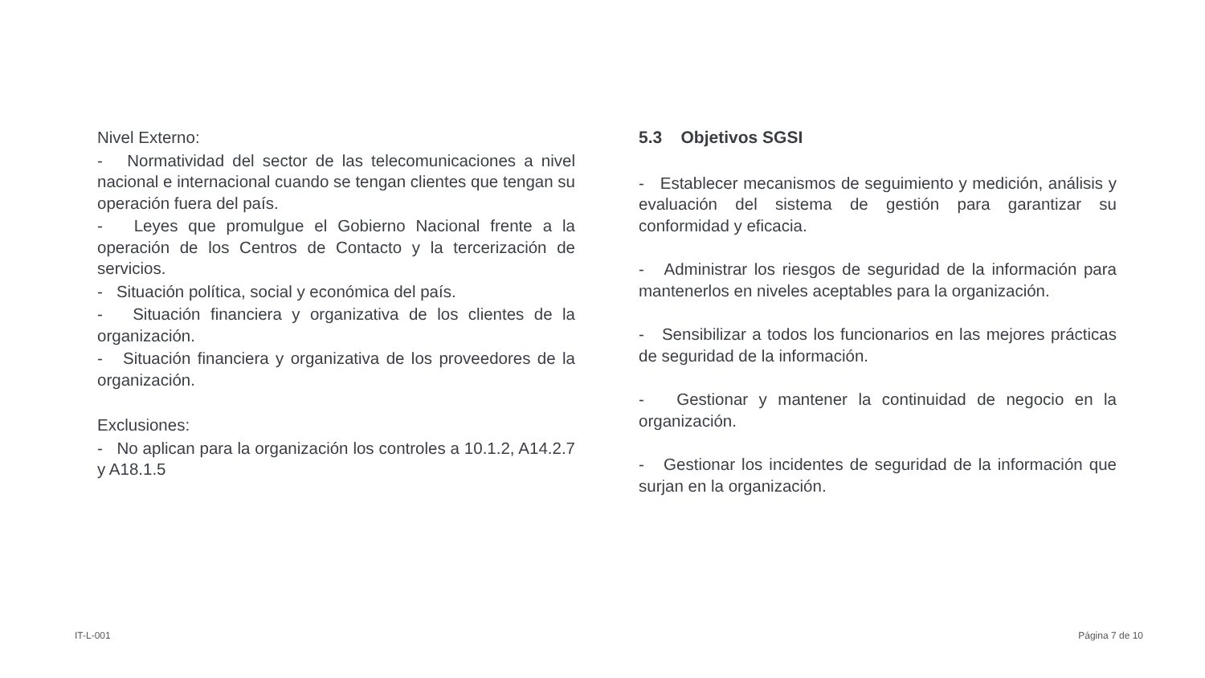Nivel Externo:
- Normatividad del sector de las telecomunicaciones a nivel nacional e internacional cuando se tengan clientes que tengan su operación fuera del país.
- Leyes que promulgue el Gobierno Nacional frente a la operación de los Centros de Contacto y la tercerización de servicios.
- Situación política, social y económica del país.
- Situación financiera y organizativa de los clientes de la organización.
- Situación financiera y organizativa de los proveedores de la organización.
Exclusiones:
- No aplican para la organización los controles a 10.1.2, A14.2.7 y A18.1.5
5.3 Objetivos SGSI
- Establecer mecanismos de seguimiento y medición, análisis y evaluación del sistema de gestión para garantizar su conformidad y eficacia.
- Administrar los riesgos de seguridad de la información para mantenerlos en niveles aceptables para la organización.
- Sensibilizar a todos los funcionarios en las mejores prácticas de seguridad de la información.
- Gestionar y mantener la continuidad de negocio en la organización.
- Gestionar los incidentes de seguridad de la información que surjan en la organización.
IT-L-001 Página 7 de 10